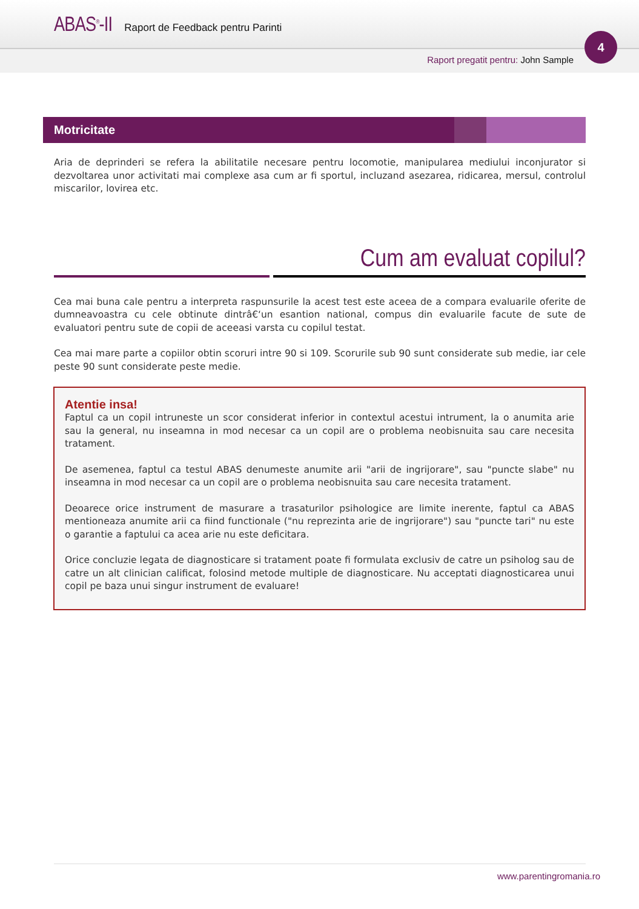ABAS<sup>®</sup>-II Raport de Feedback pentru Parinti
Raport pregatit pentru: John Sample
4
Motricitate
Aria de deprinderi se refera la abilitatile necesare pentru locomotie, manipularea mediului inconjurator si dezvoltarea unor activitati mai complexe asa cum ar fi sportul, incluzand asezarea, ridicarea, mersul, controlul miscarilor, lovirea etc.
Cum am evaluat copilul?
Cea mai buna cale pentru a interpreta raspunsurile la acest test este aceea de a compara evaluarile oferite de dumneavoastra cu cele obtinute dintrâ€‘un esantion national, compus din evaluarile facute de sute de evaluatori pentru sute de copii de aceeasi varsta cu copilul testat.
Cea mai mare parte a copiilor obtin scoruri intre 90 si 109. Scorurile sub 90 sunt considerate sub medie, iar cele peste 90 sunt considerate peste medie.
Atentie insa!
Faptul ca un copil intruneste un scor considerat inferior in contextul acestui intrument, la o anumita arie sau la general, nu inseamna in mod necesar ca un copil are o problema neobisnuita sau care necesita tratament.
De asemenea, faptul ca testul ABAS denumeste anumite arii "arii de ingrijorare", sau "puncte slabe" nu inseamna in mod necesar ca un copil are o problema neobisnuita sau care necesita tratament.
Deoarece orice instrument de masurare a trasaturilor psihologice are limite inerente, faptul ca ABAS mentioneaza anumite arii ca fiind functionale ("nu reprezinta arie de ingrijorare") sau "puncte tari" nu este o garantie a faptului ca acea arie nu este deficitara.
Orice concluzie legata de diagnosticare si tratament poate fi formulata exclusiv de catre un psiholog sau de catre un alt clinician calificat, folosind metode multiple de diagnosticare. Nu acceptati diagnosticarea unui copil pe baza unui singur instrument de evaluare!
www.parentingromania.ro